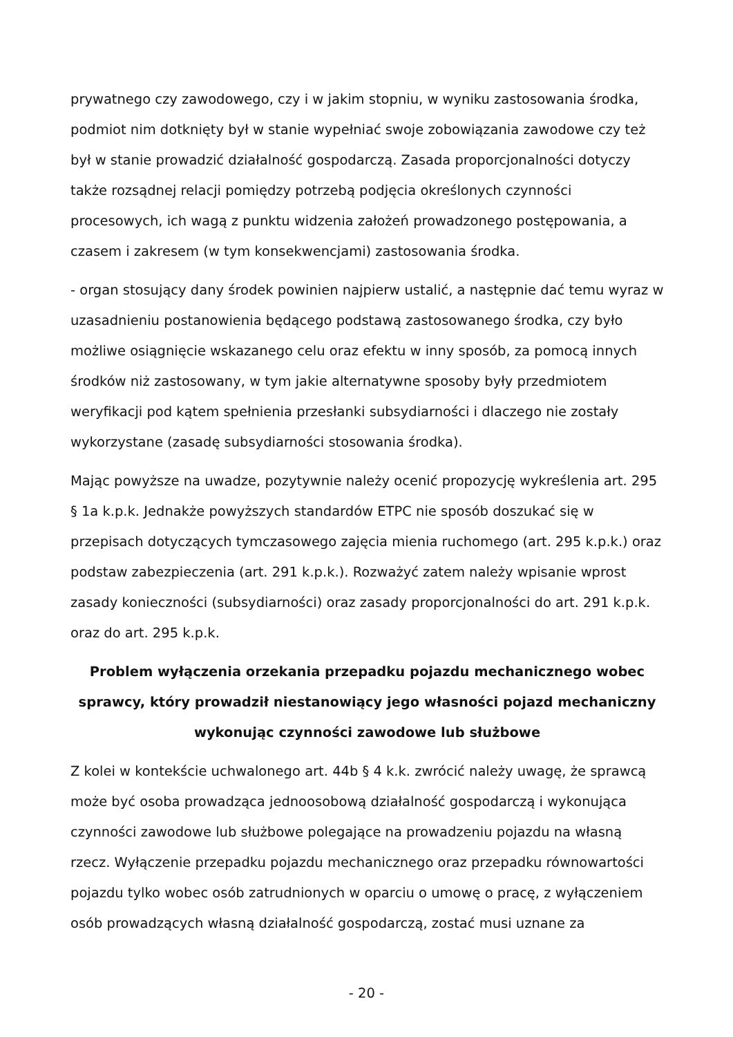prywatnego czy zawodowego, czy i w jakim stopniu, w wyniku zastosowania środka, podmiot nim dotknięty był w stanie wypełniać swoje zobowiązania zawodowe czy też był w stanie prowadzić działalność gospodarczą. Zasada proporcjonalności dotyczy także rozsądnej relacji pomiędzy potrzebą podjęcia określonych czynności procesowych, ich wagą z punktu widzenia założeń prowadzonego postępowania, a czasem i zakresem (w tym konsekwencjami) zastosowania środka.
- organ stosujący dany środek powinien najpierw ustalić, a następnie dać temu wyraz w uzasadnieniu postanowienia będącego podstawą zastosowanego środka, czy było możliwe osiągnięcie wskazanego celu oraz efektu w inny sposób, za pomocą innych środków niż zastosowany, w tym jakie alternatywne sposoby były przedmiotem weryfikacji pod kątem spełnienia przesłanki subsydiarności i dlaczego nie zostały wykorzystane (zasadę subsydiarności stosowania środka).
Mając powyższe na uwadze, pozytywnie należy ocenić propozycję wykreślenia art. 295 § 1a k.p.k. Jednakże powyższych standardów ETPC nie sposób doszukać się w przepisach dotyczących tymczasowego zajęcia mienia ruchomego (art. 295 k.p.k.) oraz podstaw zabezpieczenia (art. 291 k.p.k.). Rozważyć zatem należy wpisanie wprost zasady konieczności (subsydiarności) oraz zasady proporcjonalności do art. 291 k.p.k. oraz do art. 295 k.p.k.
Problem wyłączenia orzekania przepadku pojazdu mechanicznego wobec sprawcy, który prowadził niestanowiący jego własności pojazd mechaniczny wykonując czynności zawodowe lub służbowe
Z kolei w kontekście uchwalonego art. 44b § 4 k.k. zwrócić należy uwagę, że sprawcą może być osoba prowadząca jednoosobową działalność gospodarczą i wykonująca czynności zawodowe lub służbowe polegające na prowadzeniu pojazdu na własną rzecz. Wyłączenie przepadku pojazdu mechanicznego oraz przepadku równowartości pojazdu tylko wobec osób zatrudnionych w oparciu o umowę o pracę, z wyłączeniem osób prowadzących własną działalność gospodarczą, zostać musi uznane za
- 20 -